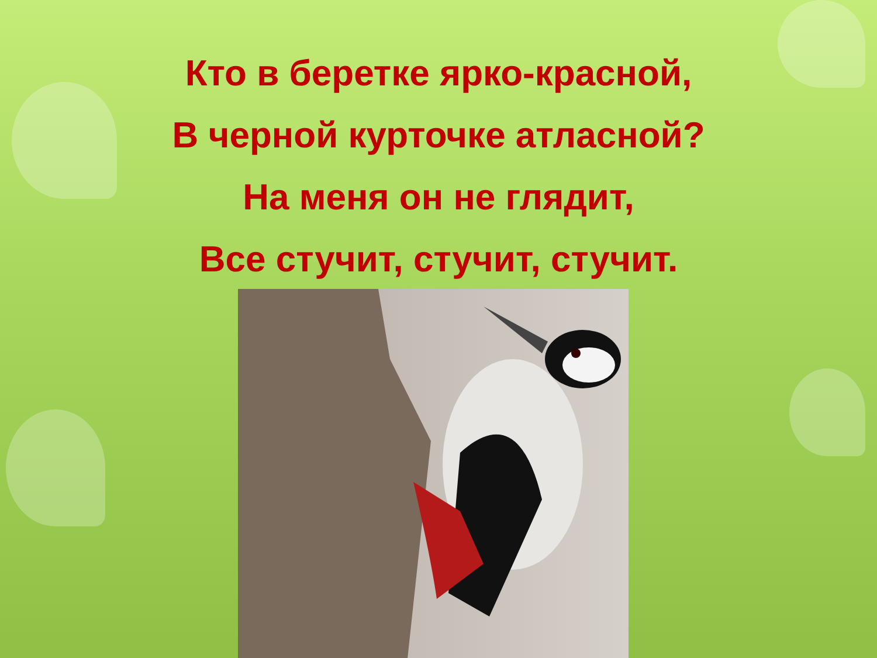Кто в беретке ярко-красной,
В черной курточке атласной?
На меня он не глядит,
Все стучит, стучит, стучит.